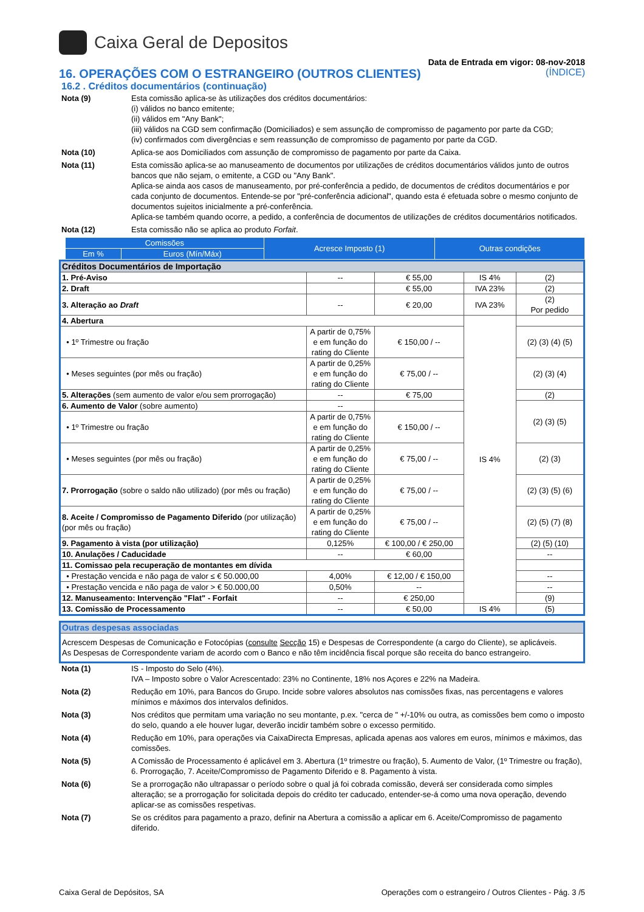Caixa Geral de Depositos
Data de Entrada em vigor: 08-nov-2018
16. OPERAÇÕES COM O ESTRANGEIRO (OUTROS CLIENTES) (ÍNDICE)
16.2 . Créditos documentários (continuação)
Nota (9) Esta comissão aplica-se às utilizações dos créditos documentários:
(i) válidos no banco emitente;
(ii) válidos em "Any Bank";
(iii) válidos na CGD sem confirmação (Domiciliados) e sem assunção de compromisso de pagamento por parte da CGD;
(iv) confirmados com divergências e sem reassunção de compromisso de pagamento por parte da CGD.
Nota (10) Aplica-se aos Domiciliados com assunção de compromisso de pagamento por parte da Caixa.
Nota (11) Esta comissão aplica-se ao manuseamento de documentos por utilizações de créditos documentários válidos junto de outros bancos que não sejam, o emitente, a CGD ou "Any Bank".
Aplica-se ainda aos casos de manuseamento, por pré-conferência a pedido, de documentos de créditos documentários e por cada conjunto de documentos. Entende-se por "pré-conferência adicional", quando esta é efetuada sobre o mesmo conjunto de documentos sujeitos inicialmente a pré-conferência.
Aplica-se também quando ocorre, a pedido, a conferência de documentos de utilizações de créditos documentários notificados.
Nota (12) Esta comissão não se aplica ao produto Forfait.
| | Comissões | | Acresce Imposto (1) | Outras condições |
| | Em % | Euros (Mín/Máx) | | |
| Créditos Documentários de Importação | | | | |
| 1. Pré-Aviso | -- | € 55,00 | IS 4% | (2) |
| 2. Draft | | € 55,00 | IVA 23% | (2) |
| 3. Alteração ao Draft | -- | € 20,00 | IVA 23% | (2) Por pedido |
| 4. Abertura | | | IS 4% | |
| • 1º Trimestre ou fração | A partir de 0,75% e em função do rating do Cliente | € 150,00 / -- | | (2) (3) (4) (5) |
| • Meses seguintes (por mês ou fração) | A partir de 0,25% e em função do rating do Cliente | € 75,00 / -- | | (2) (3) (4) |
| 5. Alterações (sem aumento de valor e/ou sem prorrogação) | -- | € 75,00 | | (2) |
| 6. Aumento de Valor (sobre aumento) | -- | | | (2) (3) (5) |
| • 1º Trimestre ou fração | A partir de 0,75% e em função do rating do Cliente | € 150,00 / -- | | |
| • Meses seguintes (por mês ou fração) | A partir de 0,25% e em função do rating do Cliente | € 75,00 / -- | | (2) (3) |
| 7. Prorrogação (sobre o saldo não utilizado) (por mês ou fração) | A partir de 0,25% e em função do rating do Cliente | € 75,00 / -- | | (2) (3) (5) (6) |
| 8. Aceite / Compromisso de Pagamento Diferido (por utilização) (por mês ou fração) | A partir de 0,25% e em função do rating do Cliente | € 75,00 / -- | | (2) (5) (7) (8) |
| 9. Pagamento à vista (por utilização) | 0,125% | € 100,00 / € 250,00 | | (2) (5) (10) |
| 10. Anulações / Caducidade | -- | € 60,00 | | -- |
| 11. Comissao pela recuperação de montantes em dívida | | | | |
| • Prestação vencida e não paga de valor ≤ € 50.000,00 | 4,00% | € 12,00 / € 150,00 | | -- |
| • Prestação vencida e não paga de valor > € 50.000,00 | 0,50% | -- | | -- |
| 12. Manuseamento: Intervenção "Flat" - Forfait | -- | € 250,00 | | (9) |
| 13. Comissão de Processamento | -- | € 50,00 | IS 4% | (5) |
| Outras despesas associadas |
| Acrescem Despesas de Comunicação e Fotocópias ( consulte Secção 15) e Despesas de Correspondente (a cargo do Cliente), se aplicáveis. As Despesas de Correspondente variam de acordo com o Banco e não têm incidência fiscal porque são receita do banco estrangeiro. |
Nota (1) IS - Imposto do Selo (4%).
IVA – Imposto sobre o Valor Acrescentado: 23% no Continente, 18% nos Açores e 22% na Madeira.
Nota (2) Redução em 10%, para Bancos do Grupo. Incide sobre valores absolutos nas comissões fixas, nas percentagens e valores mínimos e máximos dos intervalos definidos.
Nota (3) Nos créditos que permitam uma variação no seu montante, p.ex. "cerca de " +/-10% ou outra, as comissões bem como o imposto do selo, quando a ele houver lugar, deverão incidir também sobre o excesso permitido.
Nota (4) Redução em 10%, para operações via CaixaDirecta Empresas, aplicada apenas aos valores em euros, mínimos e máximos, das comissões.
Nota (5) A Comissão de Processamento é aplicável em 3. Abertura (1º trimestre ou fração), 5. Aumento de Valor, (1º Trimestre ou fração), 6. Prorrogação, 7. Aceite/Compromisso de Pagamento Diferido e 8. Pagamento à vista.
Nota (6) Se a prorrogação não ultrapassar o período sobre o qual já foi cobrada comissão, deverá ser considerada como simples alteração; se a prorrogação for solicitada depois do crédito ter caducado, entender-se-á como uma nova operação, devendo aplicar-se as comissões respetivas.
Nota (7) Se os créditos para pagamento a prazo, definir na Abertura a comissão a aplicar em 6. Aceite/Compromisso de pagamento diferido.
Caixa Geral de Depósitos, SA Operações com o estrangeiro / Outros Clientes - Pág. 3 /5